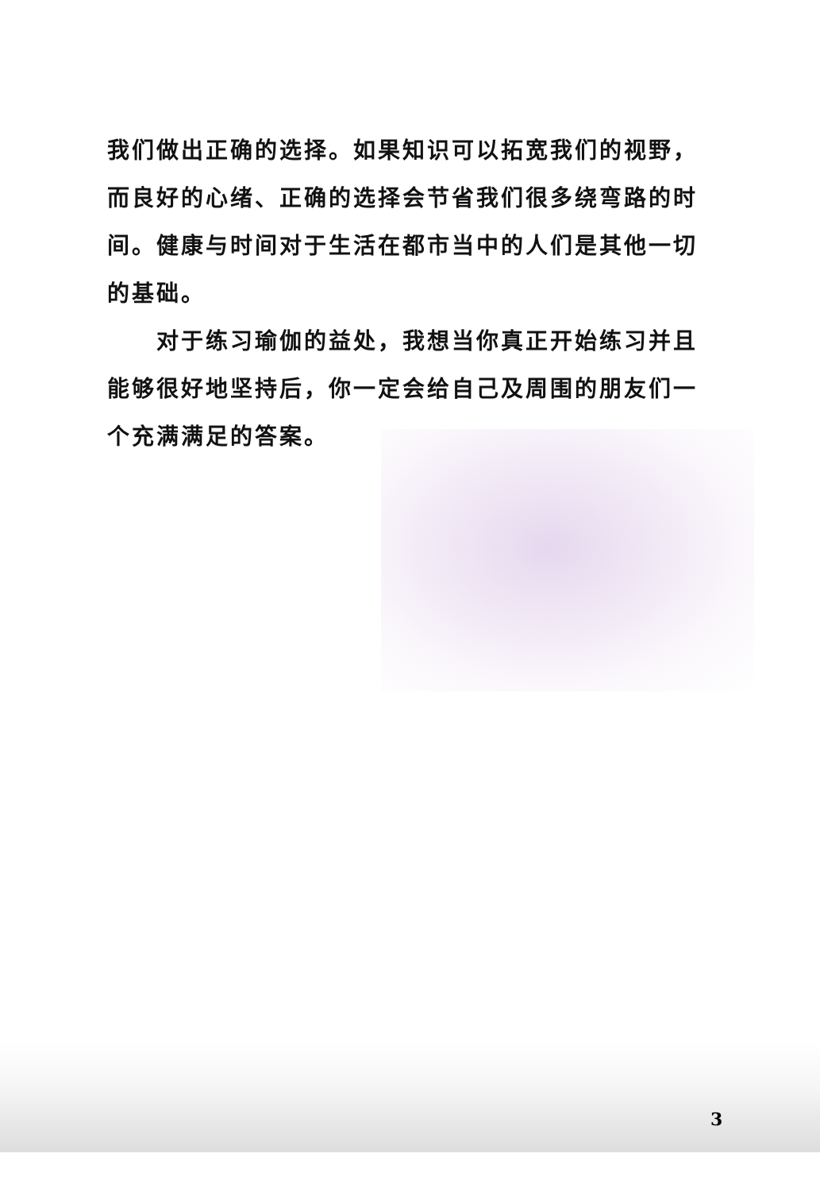我们做出正确的选择。如果知识可以拓宽我们的视野，而良好的心绪、正确的选择会节省我们很多绕弯路的时间。健康与时间对于生活在都市当中的人们是其他一切的基础。
对于练习瑜伽的益处，我想当你真正开始练习并且能够很好地坚持后，你一定会给自己及周围的朋友们一个充满满足的答案。
3